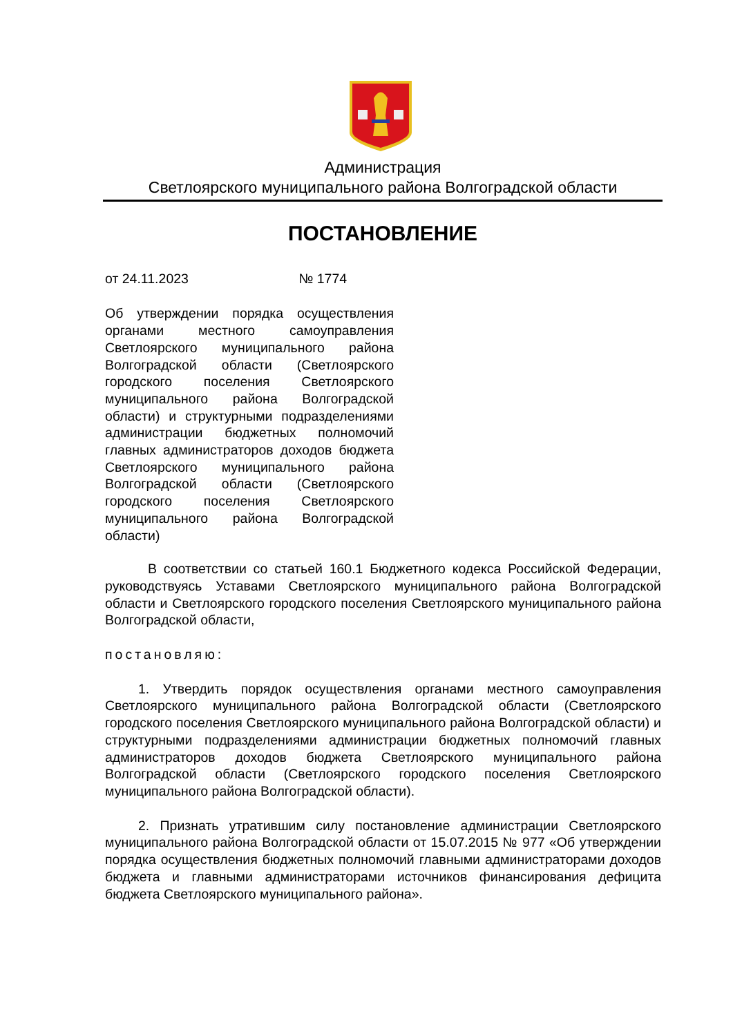Администрация
Светлоярского муниципального района Волгоградской области
ПОСТАНОВЛЕНИЕ
от 24.11.2023 № 1774
Об утверждении порядка осуществления органами местного самоуправления Светлоярского муниципального района Волгоградской области (Светлоярского городского поселения Светлоярского муниципального района Волгоградской области) и структурными подразделениями администрации бюджетных полномочий главных администраторов доходов бюджета Светлоярского муниципального района Волгоградской области (Светлоярского городского поселения Светлоярского муниципального района Волгоградской области)
В соответствии со статьей 160.1 Бюджетного кодекса Российской Федерации, руководствуясь Уставами Светлоярского муниципального района Волгоградской области и Светлоярского городского поселения Светлоярского муниципального района Волгоградской области,
постановляю:
1. Утвердить порядок осуществления органами местного самоуправления Светлоярского муниципального района Волгоградской области (Светлоярского городского поселения Светлоярского муниципального района Волгоградской области) и структурными подразделениями администрации бюджетных полномочий главных администраторов доходов бюджета Светлоярского муниципального района Волгоградской области (Светлоярского городского поселения Светлоярского муниципального района Волгоградской области).
2. Признать утратившим силу постановление администрации Светлоярского муниципального района Волгоградской области от 15.07.2015 № 977 «Об утверждении порядка осуществления бюджетных полномочий главными администраторами доходов бюджета и главными администраторами источников финансирования дефицита бюджета Светлоярского муниципального района».